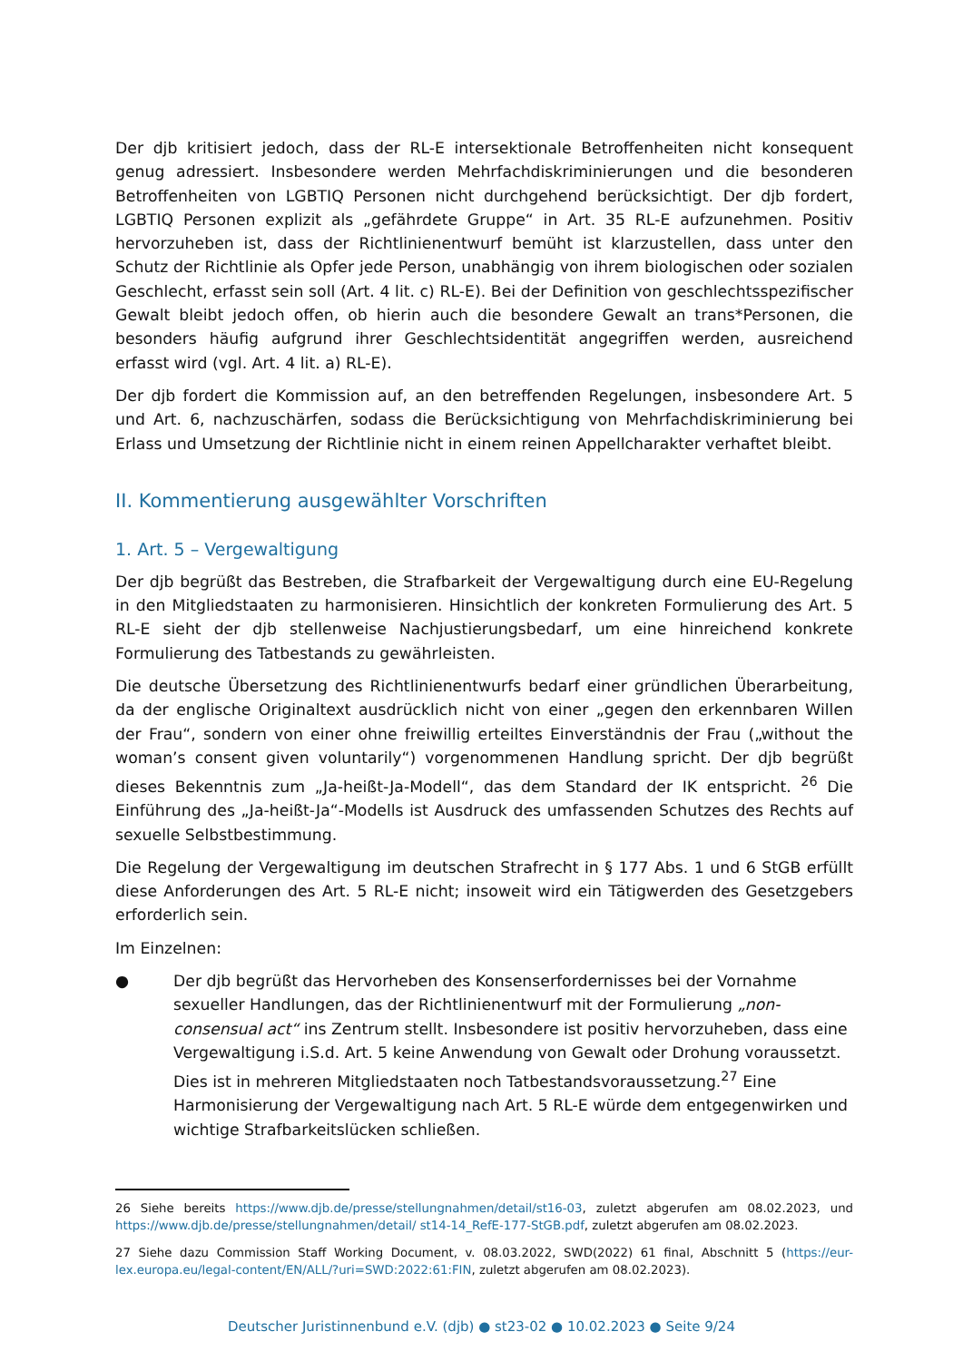Der djb kritisiert jedoch, dass der RL-E intersektionale Betroffenheiten nicht konsequent genug adressiert. Insbesondere werden Mehrfachdiskriminierungen und die besonderen Betroffenheiten von LGBTIQ Personen nicht durchgehend berücksichtigt. Der djb fordert, LGBTIQ Personen explizit als „gefährdete Gruppe“ in Art. 35 RL-E aufzunehmen. Positiv hervorzuheben ist, dass der Richtlinienentwurf bemüht ist klarzustellen, dass unter den Schutz der Richtlinie als Opfer jede Person, unabhängig von ihrem biologischen oder sozialen Geschlecht, erfasst sein soll (Art. 4 lit. c) RL-E). Bei der Definition von geschlechtsspezifischer Gewalt bleibt jedoch offen, ob hierin auch die besondere Gewalt an trans*Personen, die besonders häufig aufgrund ihrer Geschlechtsidentität angegriffen werden, ausreichend erfasst wird (vgl. Art. 4 lit. a) RL-E).
Der djb fordert die Kommission auf, an den betreffenden Regelungen, insbesondere Art. 5 und Art. 6, nachzuschärfen, sodass die Berücksichtigung von Mehrfachdiskriminierung bei Erlass und Umsetzung der Richtlinie nicht in einem reinen Appellcharakter verhaftet bleibt.
II. Kommentierung ausgewählter Vorschriften
1. Art. 5 – Vergewaltigung
Der djb begrüßt das Bestreben, die Strafbarkeit der Vergewaltigung durch eine EU-Regelung in den Mitgliedstaaten zu harmonisieren. Hinsichtlich der konkreten Formulierung des Art. 5 RL-E sieht der djb stellenweise Nachjustierungsbedarf, um eine hinreichend konkrete Formulierung des Tatbestands zu gewährleisten.
Die deutsche Übersetzung des Richtlinienentwurfs bedarf einer gründlichen Überarbeitung, da der englische Originaltext ausdrücklich nicht von einer „gegen den erkennbaren Willen der Frau“, sondern von einer ohne freiwillig erteiltes Einverständnis der Frau („without the woman’s consent given voluntarily“) vorgenommenen Handlung spricht. Der djb begrüßt dieses Bekenntnis zum „Ja-heißt-Ja-Modell“, das dem Standard der IK entspricht. <sup>26</sup> Die Einführung des „Ja-heißt-Ja“-Modells ist Ausdruck des umfassenden Schutzes des Rechts auf sexuelle Selbstbestimmung.
Die Regelung der Vergewaltigung im deutschen Strafrecht in § 177 Abs. 1 und 6 StGB erfüllt diese Anforderungen des Art. 5 RL-E nicht; insoweit wird ein Tätigwerden des Gesetzgebers erforderlich sein.
Im Einzelnen:
● Der djb begrüßt das Hervorheben des Konsenserfordernisses bei der Vornahme sexueller Handlungen, das der Richtlinienentwurf mit der Formulierung „non-consensual act“ ins Zentrum stellt. Insbesondere ist positiv hervorzuheben, dass eine Vergewaltigung i.S.d. Art. 5 keine Anwendung von Gewalt oder Drohung voraussetzt. Dies ist in mehreren Mitgliedstaaten noch Tatbestandsvoraussetzung.<sup>27</sup> Eine Harmonisierung der Vergewaltigung nach Art. 5 RL-E würde dem entgegenwirken und wichtige Strafbarkeitslücken schließen.
26 Siehe bereits https://www.djb.de/presse/stellungnahmen/detail/st16-03, zuletzt abgerufen am 08.02.2023, und https://www.djb.de/presse/stellungnahmen/detail/ st14-14_RefE-177-StGB.pdf, zuletzt abgerufen am 08.02.2023.
27 Siehe dazu Commission Staff Working Document, v. 08.03.2022, SWD(2022) 61 final, Abschnitt 5 (https://eur-lex.europa.eu/legal-content/EN/ALL/?uri=SWD:2022:61:FIN, zuletzt abgerufen am 08.02.2023).
Deutscher Juristinnenbund e.V. (djb) ● st23-02 ● 10.02.2023 ● Seite 9/24